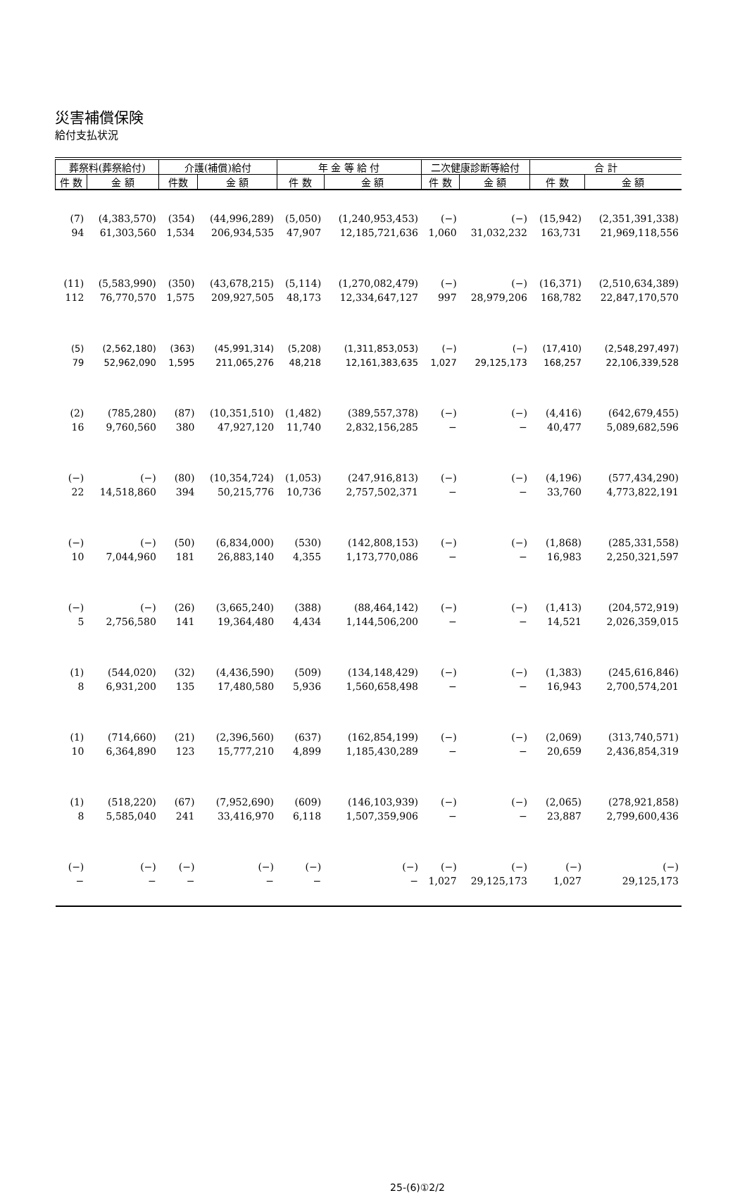災害補償保険
給付支払状況
| 葬祭料(葬祭給付) | | 介護(補償)給付 | | 年 金 等 給 付 | | 二次健康診断等給付 | | 合 計 | |
| --- | --- | --- | --- | --- | --- | --- | --- | --- | --- |
| 件 数 | 金 額 | 件数 | 金 額 | 件 数 | 金 額 | 件 数 | 金 額 | 件 数 | 金 額 |
| (7) | (4,383,570) | (354) | (44,996,289) | (5,050) | (1,240,953,453) | (−) | (−) | (15,942) | (2,351,391,338) |
| 94 | 61,303,560 | 1,534 | 206,934,535 | 47,907 | 12,185,721,636 | 1,060 | 31,032,232 | 163,731 | 21,969,118,556 |
| (11) | (5,583,990) | (350) | (43,678,215) | (5,114) | (1,270,082,479) | (−) | (−) | (16,371) | (2,510,634,389) |
| 112 | 76,770,570 | 1,575 | 209,927,505 | 48,173 | 12,334,647,127 | 997 | 28,979,206 | 168,782 | 22,847,170,570 |
| (5) | (2,562,180) | (363) | (45,991,314) | (5,208) | (1,311,853,053) | (−) | (−) | (17,410) | (2,548,297,497) |
| 79 | 52,962,090 | 1,595 | 211,065,276 | 48,218 | 12,161,383,635 | 1,027 | 29,125,173 | 168,257 | 22,106,339,528 |
| (2) | (785,280) | (87) | (10,351,510) | (1,482) | (389,557,378) | (−) | (−) | (4,416) | (642,679,455) |
| 16 | 9,760,560 | 380 | 47,927,120 | 11,740 | 2,832,156,285 | − | − | 40,477 | 5,089,682,596 |
| (−) | (−) | (80) | (10,354,724) | (1,053) | (247,916,813) | (−) | (−) | (4,196) | (577,434,290) |
| 22 | 14,518,860 | 394 | 50,215,776 | 10,736 | 2,757,502,371 | − | − | 33,760 | 4,773,822,191 |
| (−) | (−) | (50) | (6,834,000) | (530) | (142,808,153) | (−) | (−) | (1,868) | (285,331,558) |
| 10 | 7,044,960 | 181 | 26,883,140 | 4,355 | 1,173,770,086 | − | − | 16,983 | 2,250,321,597 |
| (−) | (−) | (26) | (3,665,240) | (388) | (88,464,142) | (−) | (−) | (1,413) | (204,572,919) |
| 5 | 2,756,580 | 141 | 19,364,480 | 4,434 | 1,144,506,200 | − | − | 14,521 | 2,026,359,015 |
| (1) | (544,020) | (32) | (4,436,590) | (509) | (134,148,429) | (−) | (−) | (1,383) | (245,616,846) |
| 8 | 6,931,200 | 135 | 17,480,580 | 5,936 | 1,560,658,498 | − | − | 16,943 | 2,700,574,201 |
| (1) | (714,660) | (21) | (2,396,560) | (637) | (162,854,199) | (−) | (−) | (2,069) | (313,740,571) |
| 10 | 6,364,890 | 123 | 15,777,210 | 4,899 | 1,185,430,289 | − | − | 20,659 | 2,436,854,319 |
| (1) | (518,220) | (67) | (7,952,690) | (609) | (146,103,939) | (−) | (−) | (2,065) | (278,921,858) |
| 8 | 5,585,040 | 241 | 33,416,970 | 6,118 | 1,507,359,906 | − | − | 23,887 | 2,799,600,436 |
| (−) | (−) | (−) | (−) | (−) | (−) | (−) | (−) | (−) | (−) |
| − | − | − | − | − | − | 1,027 | 29,125,173 | 1,027 | 29,125,173 |
25-(6)①2/2